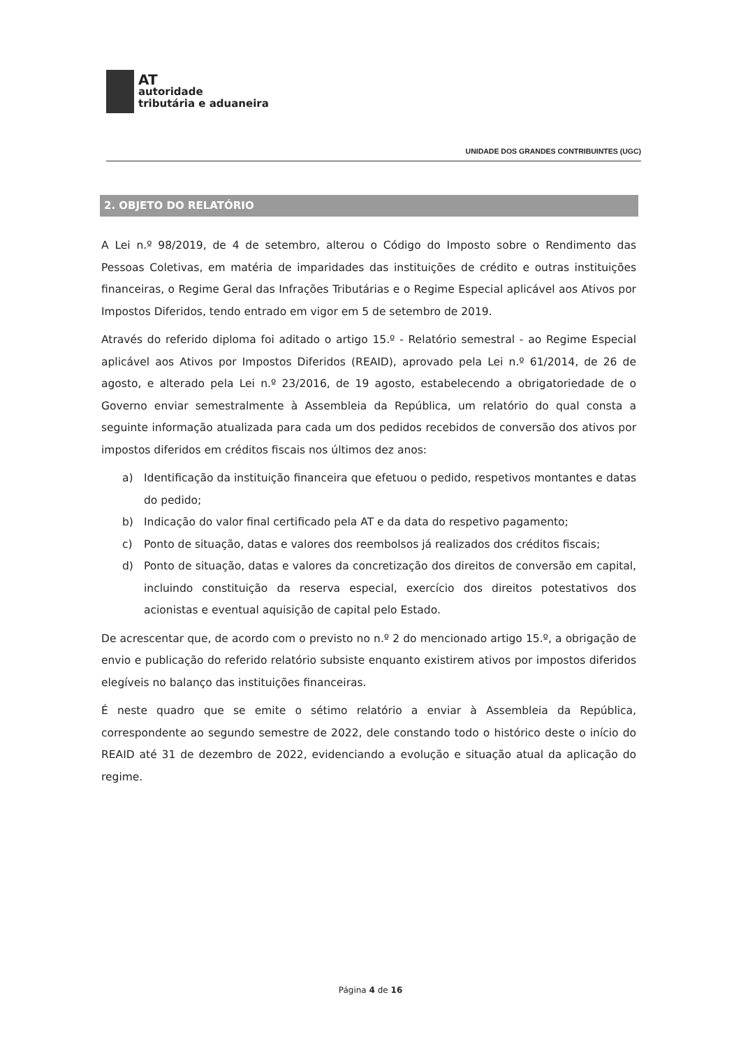AT
autoridade
tributária e aduaneira
UNIDADE DOS GRANDES CONTRIBUINTES (UGC)
2. OBJETO DO RELATÓRIO
A Lei n.º 98/2019, de 4 de setembro, alterou o Código do Imposto sobre o Rendimento das Pessoas Coletivas, em matéria de imparidades das instituições de crédito e outras instituições financeiras, o Regime Geral das Infrações Tributárias e o Regime Especial aplicável aos Ativos por Impostos Diferidos, tendo entrado em vigor em 5 de setembro de 2019.
Através do referido diploma foi aditado o artigo 15.º - Relatório semestral - ao Regime Especial aplicável aos Ativos por Impostos Diferidos (REAID), aprovado pela Lei n.º 61/2014, de 26 de agosto, e alterado pela Lei n.º 23/2016, de 19 agosto, estabelecendo a obrigatoriedade de o Governo enviar semestralmente à Assembleia da República, um relatório do qual consta a seguinte informação atualizada para cada um dos pedidos recebidos de conversão dos ativos por impostos diferidos em créditos fiscais nos últimos dez anos:
a) Identificação da instituição financeira que efetuou o pedido, respetivos montantes e datas do pedido;
b) Indicação do valor final certificado pela AT e da data do respetivo pagamento;
c) Ponto de situação, datas e valores dos reembolsos já realizados dos créditos fiscais;
d) Ponto de situação, datas e valores da concretização dos direitos de conversão em capital, incluindo constituição da reserva especial, exercício dos direitos potestativos dos acionistas e eventual aquisição de capital pelo Estado.
De acrescentar que, de acordo com o previsto no n.º 2 do mencionado artigo 15.º, a obrigação de envio e publicação do referido relatório subsiste enquanto existirem ativos por impostos diferidos elegíveis no balanço das instituições financeiras.
É neste quadro que se emite o sétimo relatório a enviar à Assembleia da República, correspondente ao segundo semestre de 2022, dele constando todo o histórico deste o início do REAID até 31 de dezembro de 2022, evidenciando a evolução e situação atual da aplicação do regime.
Página 4 de 16